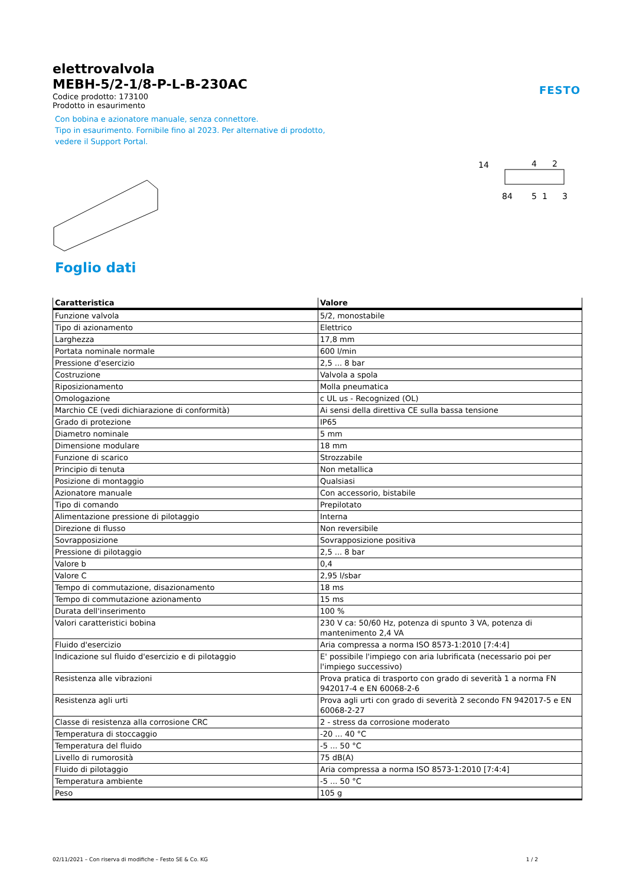elettrovalvola
MEBH-5/2-1/8-P-L-B-230AC
Codice prodotto: 173100
Prodotto in esaurimento
Con bobina e azionatore manuale, senza connettore.
Tipo in esaurimento. Fornibile fino al 2023. Per alternative di prodotto,
vedere il Support Portal.
FESTO
14
4
2
84
5
1
3
Foglio dati
| Caratteristica | Valore |
| --- | --- |
| Funzione valvola | 5/2, monostabile |
| Tipo di azionamento | Elettrico |
| Larghezza | 17,8 mm |
| Portata nominale normale | 600 l/min |
| Pressione d'esercizio | 2,5 ... 8 bar |
| Costruzione | Valvola a spola |
| Riposizionamento | Molla pneumatica |
| Omologazione | c UL us - Recognized (OL) |
| Marchio CE (vedi dichiarazione di conformità) | Ai sensi della direttiva CE sulla bassa tensione |
| Grado di protezione | IP65 |
| Diametro nominale | 5 mm |
| Dimensione modulare | 18 mm |
| Funzione di scarico | Strozzabile |
| Principio di tenuta | Non metallica |
| Posizione di montaggio | Qualsiasi |
| Azionatore manuale | Con accessorio, bistabile |
| Tipo di comando | Prepilotato |
| Alimentazione pressione di pilotaggio | Interna |
| Direzione di flusso | Non reversibile |
| Sovrapposizione | Sovrapposizione positiva |
| Pressione di pilotaggio | 2,5 ... 8 bar |
| Valore b | 0,4 |
| Valore C | 2,95 l/sbar |
| Tempo di commutazione, disazionamento | 18 ms |
| Tempo di commutazione azionamento | 15 ms |
| Durata dell'inserimento | 100 % |
| Valori caratteristici bobina | 230 V ca: 50/60 Hz, potenza di spunto 3 VA, potenza di mantenimento 2,4 VA |
| Fluido d'esercizio | Aria compressa a norma ISO 8573-1:2010 [7:4:4] |
| Indicazione sul fluido d'esercizio e di pilotaggio | E' possibile l'impiego con aria lubrificata (necessario poi per l'impiego successivo) |
| Resistenza alle vibrazioni | Prova pratica di trasporto con grado di severità 1 a norma FN 942017-4 e EN 60068-2-6 |
| Resistenza agli urti | Prova agli urti con grado di severità 2 secondo FN 942017-5 e EN 60068-2-27 |
| Classe di resistenza alla corrosione CRC | 2 - stress da corrosione moderato |
| Temperatura di stoccaggio | -20 ... 40 °C |
| Temperatura del fluido | -5 ... 50 °C |
| Livello di rumorosità | 75 dB(A) |
| Fluido di pilotaggio | Aria compressa a norma ISO 8573-1:2010 [7:4:4] |
| Temperatura ambiente | -5 ... 50 °C |
| Peso | 105 g |
02/11/2021 – Con riserva di modifiche – Festo SE & Co. KG 1 / 2